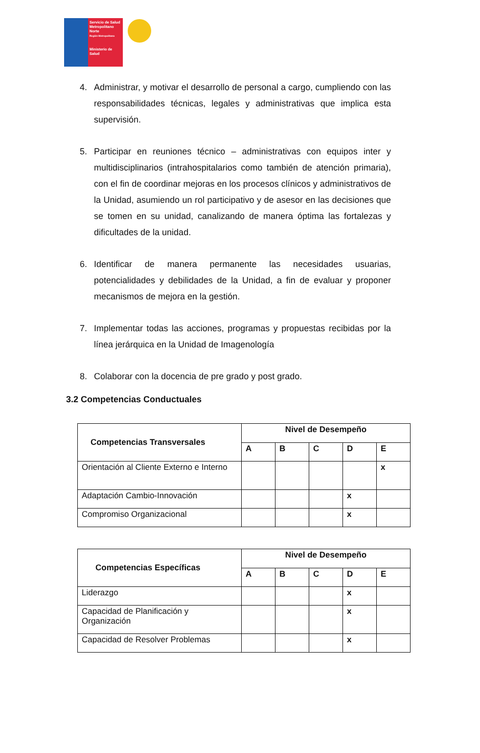Servicio de Salud Metropolitano Norte
Región Metropolitana
Ministerio de Salud
4. Administrar, y motivar el desarrollo de personal a cargo, cumpliendo con las responsabilidades técnicas, legales y administrativas que implica esta supervisión.
5. Participar en reuniones técnico – administrativas con equipos inter y multidisciplinarios (intrahospitalarios como también de atención primaria), con el fin de coordinar mejoras en los procesos clínicos y administrativos de la Unidad, asumiendo un rol participativo y de asesor en las decisiones que se tomen en su unidad, canalizando de manera óptima las fortalezas y dificultades de la unidad.
6. Identificar de manera permanente las necesidades usuarias, potencialidades y debilidades de la Unidad, a fin de evaluar y proponer mecanismos de mejora en la gestión.
7. Implementar todas las acciones, programas y propuestas recibidas por la línea jerárquica en la Unidad de Imagenología
8. Colaborar con la docencia de pre grado y post grado.
3.2 Competencias Conductuales
| Competencias Transversales | Nivel de Desempeño | | | | |
| --- | --- | --- | --- | --- | --- |
| | A | B | C | D | E |
| Orientación al Cliente Externo e Interno | | | | | x |
| Adaptación Cambio-Innovación | | | | x | |
| Compromiso Organizacional | | | | x | |
| Competencias Específicas | Nivel de Desempeño | | | | |
| --- | --- | --- | --- | --- | --- |
| | A | B | C | D | E |
| Liderazgo | | | | x | |
| Capacidad de Planificación y Organización | | | | x | |
| Capacidad de Resolver Problemas | | | | x | |